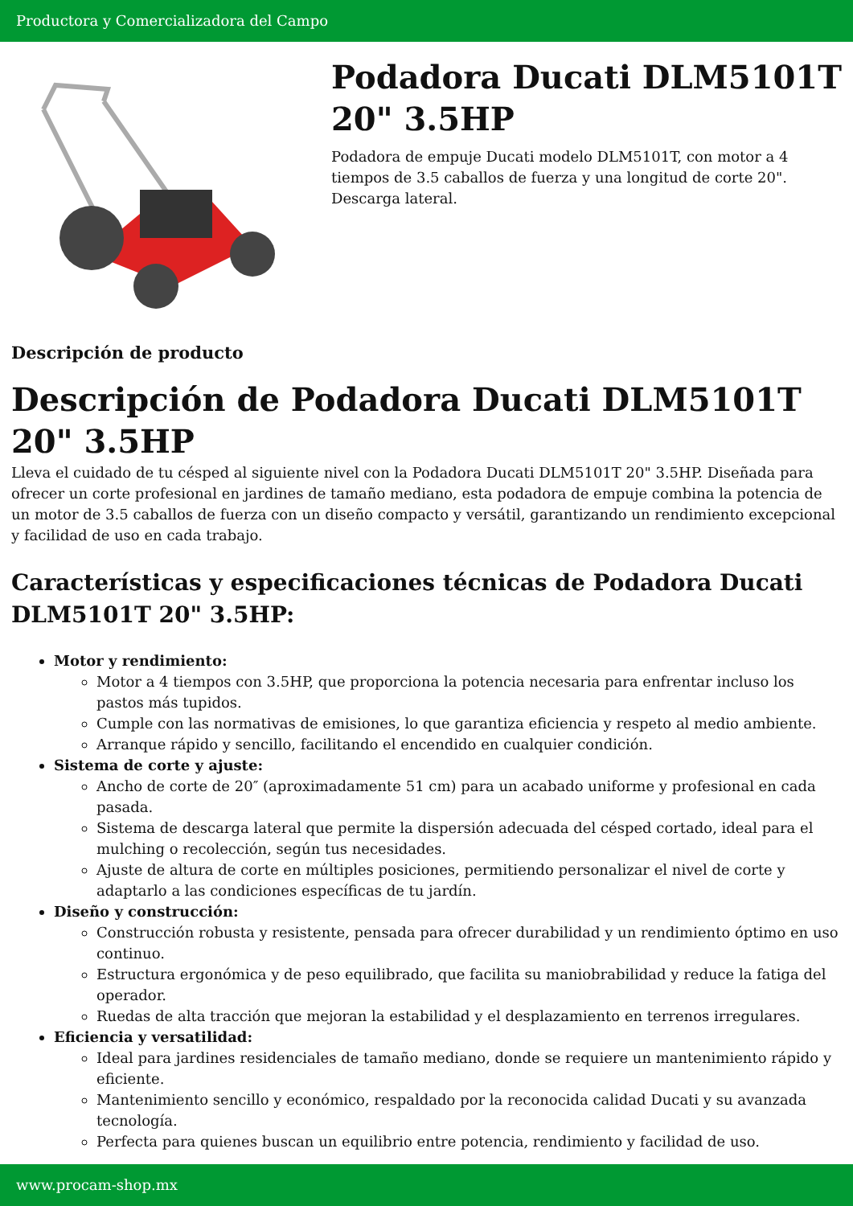Productora y Comercializadora del Campo
Podadora Ducati DLM5101T 20" 3.5HP
Podadora de empuje Ducati modelo DLM5101T, con motor a 4 tiempos de 3.5 caballos de fuerza y una longitud de corte 20". Descarga lateral.
Descripción de producto
Descripción de Podadora Ducati DLM5101T 20" 3.5HP
Lleva el cuidado de tu césped al siguiente nivel con la Podadora Ducati DLM5101T 20" 3.5HP. Diseñada para ofrecer un corte profesional en jardines de tamaño mediano, esta podadora de empuje combina la potencia de un motor de 3.5 caballos de fuerza con un diseño compacto y versátil, garantizando un rendimiento excepcional y facilidad de uso en cada trabajo.
Características y especificaciones técnicas de Podadora Ducati DLM5101T 20" 3.5HP:
Motor y rendimiento:
Motor a 4 tiempos con 3.5HP, que proporciona la potencia necesaria para enfrentar incluso los pastos más tupidos.
Cumple con las normativas de emisiones, lo que garantiza eficiencia y respeto al medio ambiente.
Arranque rápido y sencillo, facilitando el encendido en cualquier condición.
Sistema de corte y ajuste:
Ancho de corte de 20″ (aproximadamente 51 cm) para un acabado uniforme y profesional en cada pasada.
Sistema de descarga lateral que permite la dispersión adecuada del césped cortado, ideal para el mulching o recolección, según tus necesidades.
Ajuste de altura de corte en múltiples posiciones, permitiendo personalizar el nivel de corte y adaptarlo a las condiciones específicas de tu jardín.
Diseño y construcción:
Construcción robusta y resistente, pensada para ofrecer durabilidad y un rendimiento óptimo en uso continuo.
Estructura ergonómica y de peso equilibrado, que facilita su maniobrabilidad y reduce la fatiga del operador.
Ruedas de alta tracción que mejoran la estabilidad y el desplazamiento en terrenos irregulares.
Eficiencia y versatilidad:
Ideal para jardines residenciales de tamaño mediano, donde se requiere un mantenimiento rápido y eficiente.
Mantenimiento sencillo y económico, respaldado por la reconocida calidad Ducati y su avanzada tecnología.
Perfecta para quienes buscan un equilibrio entre potencia, rendimiento y facilidad de uso.
www.procam-shop.mx